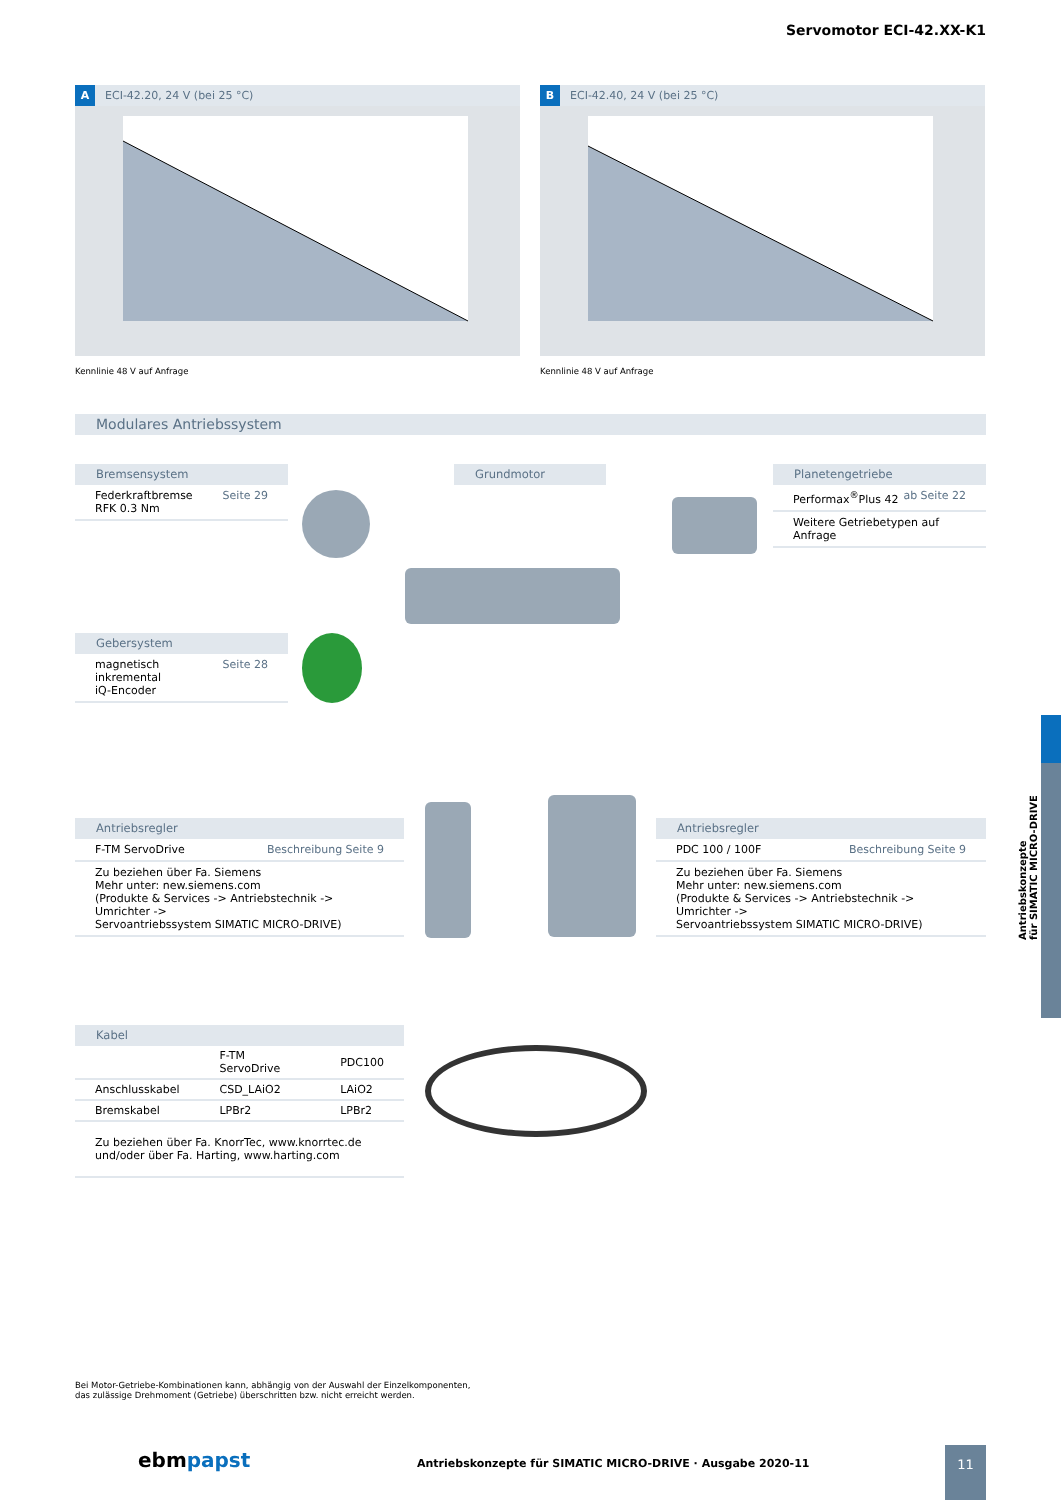Servomotor ECI-42.XX-K1
A ECI-42.20, 24 V (bei 25 °C)
Kennlinie 48 V auf Anfrage
B ECI-42.40, 24 V (bei 25 °C)
Kennlinie 48 V auf Anfrage
Modulares Antriebssystem
Bremsensystem
Federkraftbremse
RFK 0.3 Nm Seite 29
Grundmotor
Planetengetriebe
Performax<sup>®</sup>Plus 42 ab Seite 22
Weitere Getriebetypen auf Anfrage
Gebersystem
magnetisch
inkremental
iQ-Encoder Seite 28
Antriebsregler
F-TM ServoDrive Beschreibung Seite 9
Zu beziehen über Fa. Siemens
Mehr unter: new.siemens.com
(Produkte & Services -> Antriebstechnik -> Umrichter ->
Servoantriebssystem SIMATIC MICRO-DRIVE)
Antriebsregler
PDC 100 / 100F Beschreibung Seite 9
Zu beziehen über Fa. Siemens
Mehr unter: new.siemens.com
(Produkte & Services -> Antriebstechnik -> Umrichter ->
Servoantriebssystem SIMATIC MICRO-DRIVE)
Kabel
| | F-TM ServoDrive | PDC100 |
| --- | --- | --- |
| Anschlusskabel | CSD_LAiO2 | LAiO2 |
| Bremskabel | LPBr2 | LPBr2 |
| Zu beziehen über Fa. KnorrTec, www.knorrtec.de und/oder über Fa. Harting, www.harting.com | | |
Bei Motor-Getriebe-Kombinationen kann, abhängig von der Auswahl der Einzelkomponenten,
das zulässige Drehmoment (Getriebe) überschritten bzw. nicht erreicht werden.
ebmpapst
Antriebskonzepte für SIMATIC MICRO-DRIVE · Ausgabe 2020-11
11
Antriebskonzepte
für SIMATIC MICRO-DRIVE